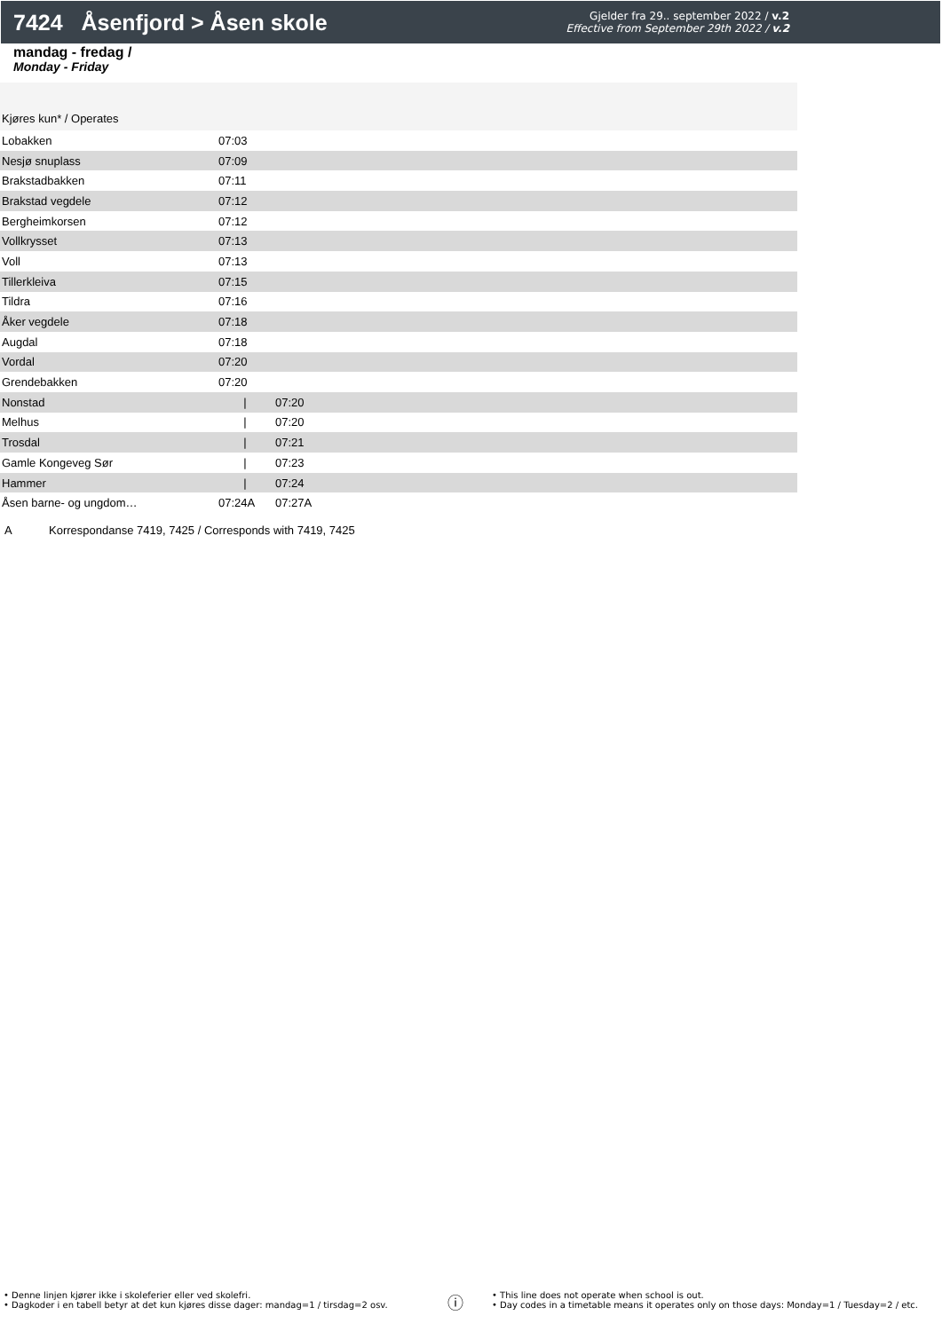7424 Åsenfjord > Åsen skole
Gjelder fra 29.. september 2022 / v.2
Effective from September 29th 2022 / v.2
mandag - fredag /
Monday - Friday
| Kjøres kun* / Operates | | | |
| Lobakken | 07:03 | | |
| Nesjø snuplass | 07:09 | | |
| Brakstadbakken | 07:11 | | |
| Brakstad vegdele | 07:12 | | |
| Bergheimkorsen | 07:12 | | |
| Vollkrysset | 07:13 | | |
| Voll | 07:13 | | |
| Tillerkleiva | 07:15 | | |
| Tildra | 07:16 | | |
| Åker vegdele | 07:18 | | |
| Augdal | 07:18 | | |
| Vordal | 07:20 | | |
| Grendebakken | 07:20 | | |
| Nonstad | / | 07:20 | |
| Melhus | / | 07:20 | |
| Trosdal | / | 07:21 | |
| Gamle Kongeveg Sør | / | 07:23 | |
| Hammer | / | 07:24 | |
| Åsen barne- og ungdom… | 07:24A | 07:27A | |
A Korrespondanse 7419, 7425 / Corresponds with 7419, 7425
• Denne linjen kjører ikke i skoleferier eller ved skolefri.
• Dagkoder i en tabell betyr at det kun kjøres disse dager: mandag=1 / tirsdag=2 osv.
ⓘ
• This line does not operate when school is out.
• Day codes in a timetable means it operates only on those days: Monday=1 / Tuesday=2 / etc.